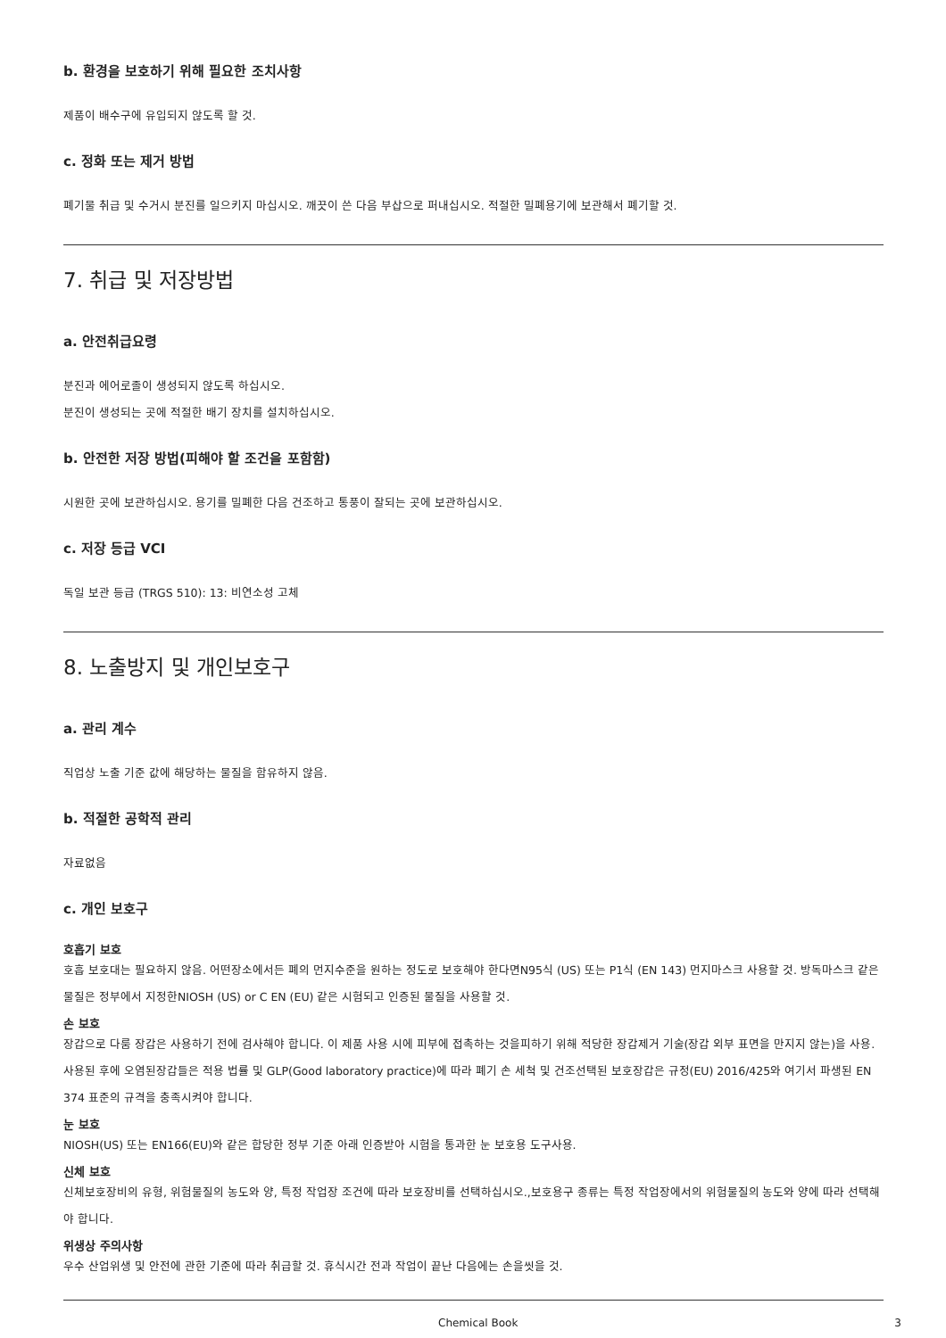b. 환경을 보호하기 위해 필요한 조치사항
제품이 배수구에 유입되지 않도록 할 것.
c. 정화 또는 제거 방법
폐기물 취급 및 수거시 분진를 일으키지 마십시오. 깨끗이 쓴 다음 부삽으로 퍼내십시오. 적절한 밀폐용기에 보관해서 폐기할 것.
7. 취급 및 저장방법
a. 안전취급요령
분진과 에어로졸이 생성되지 않도록 하십시오.
분진이 생성되는 곳에 적절한 배기 장치를 설치하십시오.
b. 안전한 저장 방법(피해야 할 조건을 포함함)
시원한 곳에 보관하십시오. 용기를 밀폐한 다음 건조하고 통풍이 잘되는 곳에 보관하십시오.
c. 저장 등급 VCI
독일 보관 등급 (TRGS 510): 13: 비연소성 고체
8. 노출방지 및 개인보호구
a. 관리 계수
직업상 노출 기준 값에 해당하는 물질을 함유하지 않음.
b. 적절한 공학적 관리
자료없음
c. 개인 보호구
호흡기 보호
호흡 보호대는 필요하지 않음. 어떤장소에서든 폐의 먼지수준을 원하는 정도로 보호해야 한다면N95식 (US) 또는 P1식 (EN 143) 먼지마스크 사용할 것. 방독마스크 같은 물질은 정부에서 지정한NIOSH (US) or C EN (EU) 같은 시험되고 인증된 물질을 사용할 것.
손 보호
장갑으로 다룸 장갑은 사용하기 전에 검사해야 합니다. 이 제품 사용 시에 피부에 접촉하는 것을피하기 위해 적당한 장갑제거 기술(장갑 외부 표면을 만지지 않는)을 사용. 사용된 후에 오염된장갑들은 적용 법률 및 GLP(Good laboratory practice)에 따라 폐기 손 세척 및 건조선택된 보호장갑은 규정(EU) 2016/425와 여기서 파생된 EN 374 표준의 규격을 충족시켜야 합니다.
눈 보호
NIOSH(US) 또는 EN166(EU)와 같은 합당한 정부 기준 아래 인증받아 시험을 통과한 눈 보호용 도구사용.
신체 보호
신체보호장비의 유형, 위험물질의 농도와 양, 특정 작업장 조건에 따라 보호장비를 선택하십시오.,보호용구 종류는 특정 작업장에서의 위험물질의 농도와 양에 따라 선택해야 합니다.
위생상 주의사항
우수 산업위생 및 안전에 관한 기준에 따라 취급할 것. 휴식시간 전과 작업이 끝난 다음에는 손을씻을 것.
Chemical Book 3